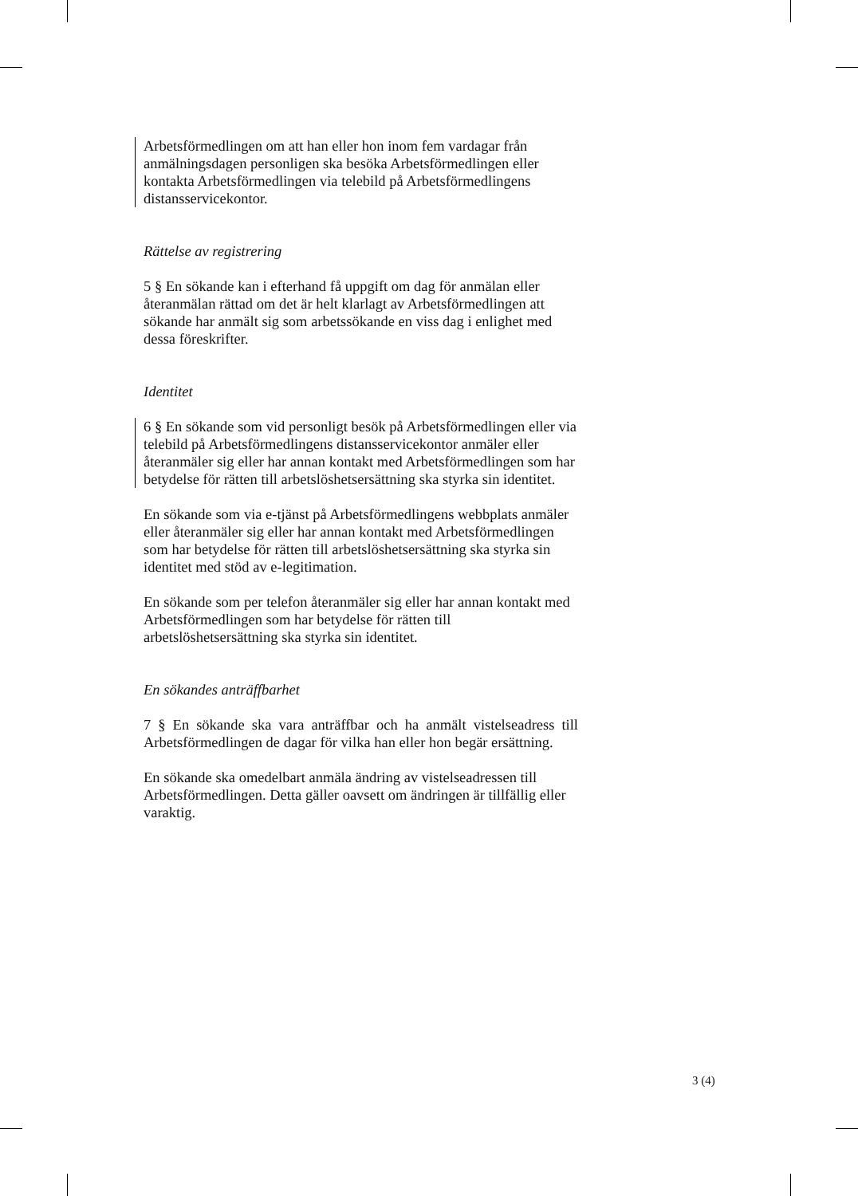Arbetsförmedlingen om att han eller hon inom fem vardagar från anmälningsdagen personligen ska besöka Arbetsförmedlingen eller kontakta Arbetsförmedlingen via telebild på Arbetsförmedlingens distansservicekontor.
Rättelse av registrering
5 § En sökande kan i efterhand få uppgift om dag för anmälan eller återanmälan rättad om det är helt klarlagt av Arbetsförmedlingen att sökande har anmält sig som arbetssökande en viss dag i enlighet med dessa föreskrifter.
Identitet
6 § En sökande som vid personligt besök på Arbetsförmedlingen eller via telebild på Arbetsförmedlingens distansservicekontor anmäler eller återanmäler sig eller har annan kontakt med Arbetsförmedlingen som har betydelse för rätten till arbetslöshetsersättning ska styrka sin identitet.
En sökande som via e-tjänst på Arbetsförmedlingens webbplats anmäler eller återanmäler sig eller har annan kontakt med Arbetsförmedlingen som har betydelse för rätten till arbetslöshetsersättning ska styrka sin identitet med stöd av e-legitimation.
En sökande som per telefon återanmäler sig eller har annan kontakt med Arbetsförmedlingen som har betydelse för rätten till arbetslöshetsersättning ska styrka sin identitet.
En sökandes anträffbarhet
7 § En sökande ska vara anträffbar och ha anmält vistelseadress till Arbetsförmedlingen de dagar för vilka han eller hon begär ersättning.
En sökande ska omedelbart anmäla ändring av vistelseadressen till Arbetsförmedlingen. Detta gäller oavsett om ändringen är tillfällig eller varaktig.
3 (4)